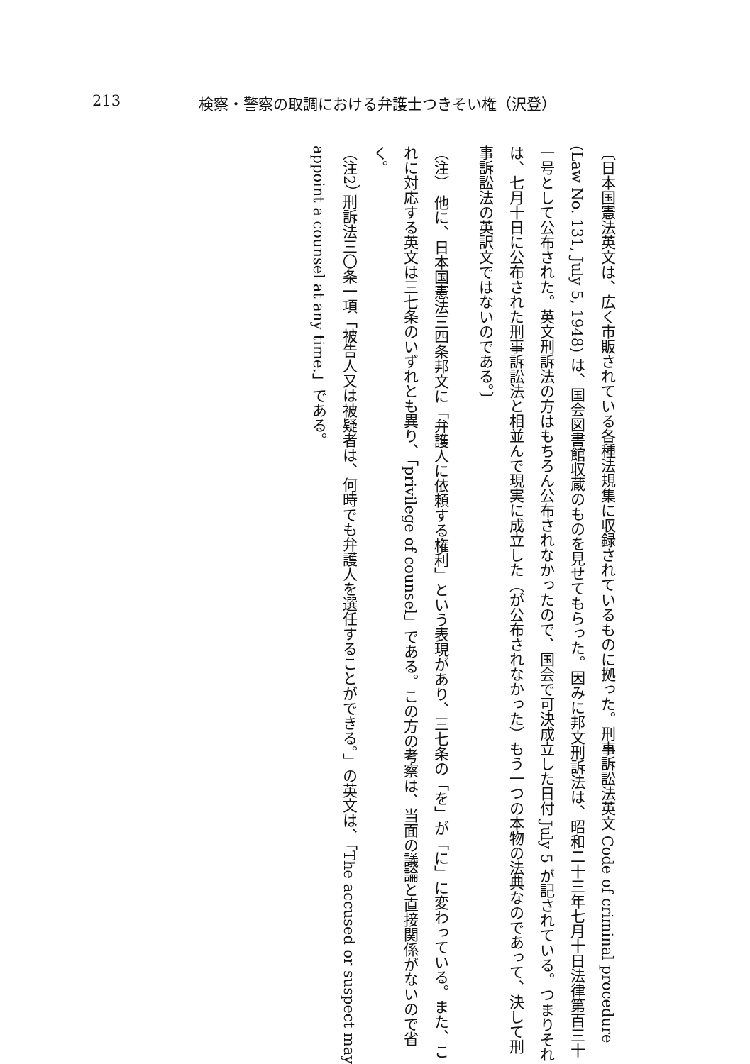213 検察・警察の取調における弁護士つきそい権（沢登）
〔日本国憲法英文は、広く市販されている各種法規集に収録されているものに拠った。刑事訴訟法英文 Code of criminal procedure (Law No. 131, July 5, 1948) は、国会図書館収蔵のものを見せてもらった。因みに邦文刑訴法は、昭和二十三年七月十日法律第百三十一号として公布された。英文刑訴法の方はもちろん公布されなかったので、国会で可決成立した日付 July 5 が記されている。つまりそれは、七月十日に公布された刑事訴訟法と相並んで現実に成立した（が公布されなかった）もう一つの本物の法典なのであって、決して刑事訴訟法の英訳文ではないのである。〕
（注） 他に、日本国憲法三四条邦文に「弁護人に依頼する権利」という表現があり、三七条の「を」が「に」に変わっている。また、これに対応する英文は三七条のいずれとも異り、「privilege of counsel」である。この方の考察は、当面の議論と直接関係がないので省く。
（注2） 刑訴法三〇条一項「被告人又は被疑者は、何時でも弁護人を選任することができる。」の英文は、「The accused or suspect may appoint a counsel at any time.」である。